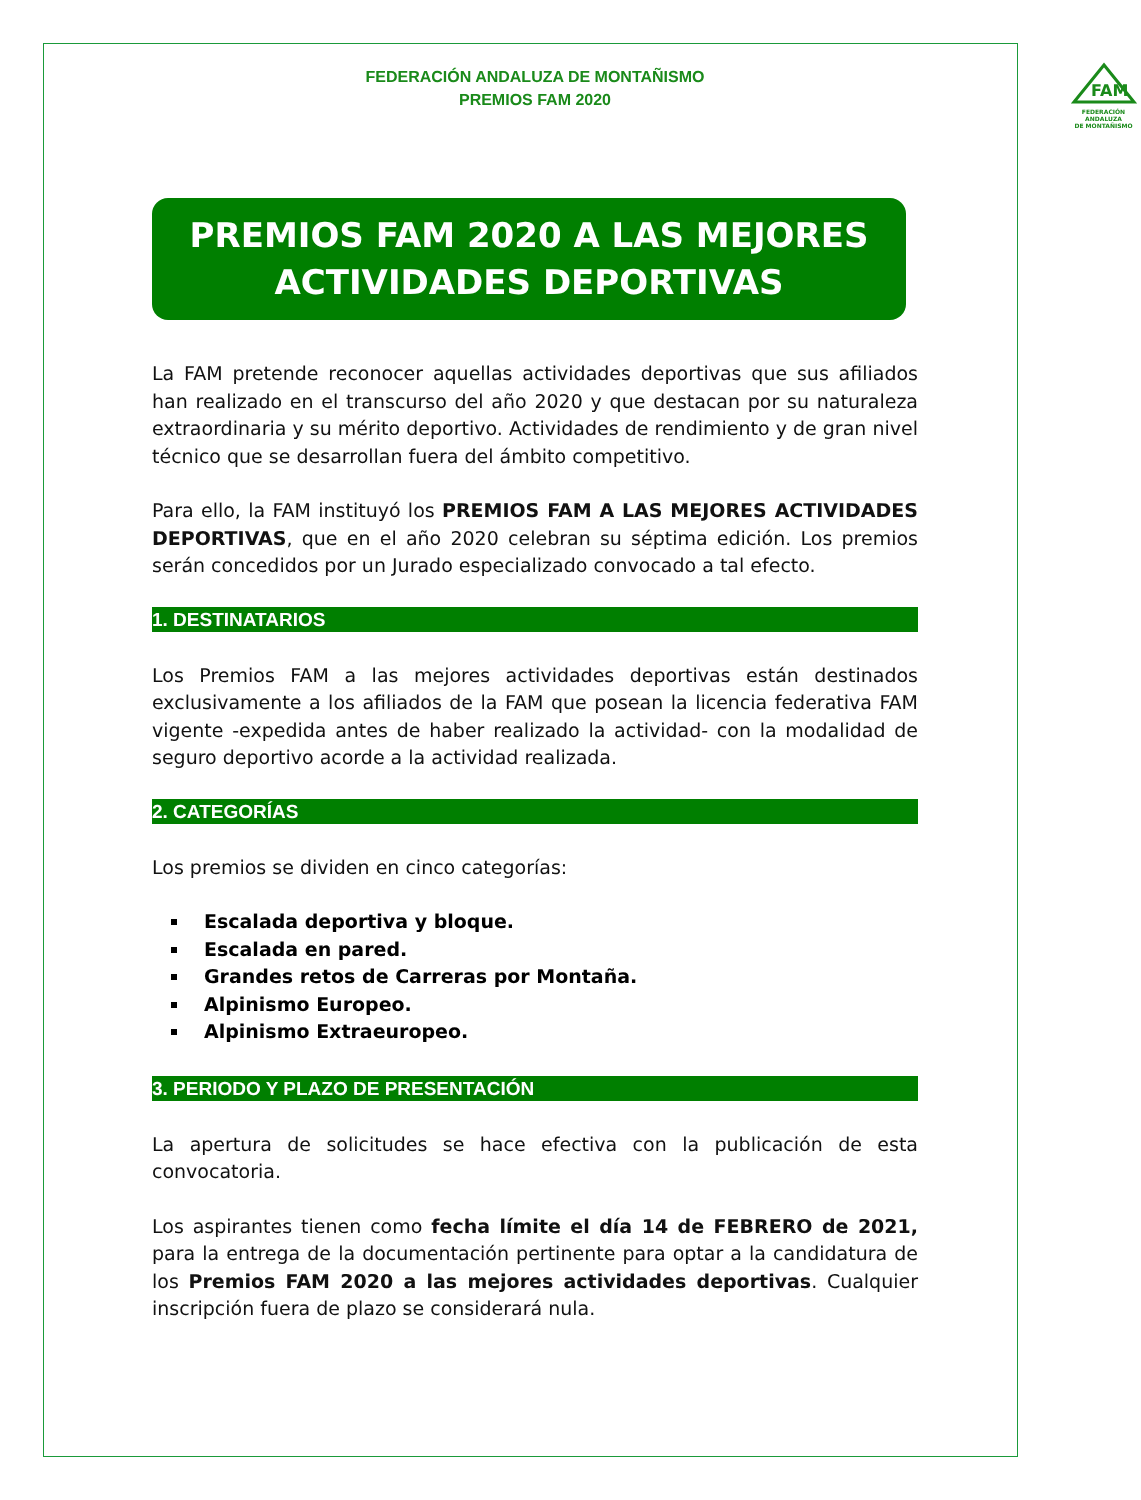FEDERACIÓN ANDALUZA DE MONTAÑISMO
PREMIOS FAM 2020
FAM
FEDERACIÓN ANDALUZA
DE MONTAÑISMO
PREMIOS FAM 2020 A LAS MEJORES
ACTIVIDADES DEPORTIVAS
La FAM pretende reconocer aquellas actividades deportivas que sus afiliados han realizado en el transcurso del año 2020 y que destacan por su naturaleza extraordinaria y su mérito deportivo. Actividades de rendimiento y de gran nivel técnico que se desarrollan fuera del ámbito competitivo.
Para ello, la FAM instituyó los PREMIOS FAM A LAS MEJORES ACTIVIDADES DEPORTIVAS, que en el año 2020 celebran su séptima edición. Los premios serán concedidos por un Jurado especializado convocado a tal efecto.
1. DESTINATARIOS
Los Premios FAM a las mejores actividades deportivas están destinados exclusivamente a los afiliados de la FAM que posean la licencia federativa FAM vigente -expedida antes de haber realizado la actividad- con la modalidad de seguro deportivo acorde a la actividad realizada.
2. CATEGORÍAS
Los premios se dividen en cinco categorías:
Escalada deportiva y bloque.
Escalada en pared.
Grandes retos de Carreras por Montaña.
Alpinismo Europeo.
Alpinismo Extraeuropeo.
3. PERIODO Y PLAZO DE PRESENTACIÓN
La apertura de solicitudes se hace efectiva con la publicación de esta convocatoria.
Los aspirantes tienen como fecha límite el día 14 de FEBRERO de 2021, para la entrega de la documentación pertinente para optar a la candidatura de los Premios FAM 2020 a las mejores actividades deportivas. Cualquier inscripción fuera de plazo se considerará nula.